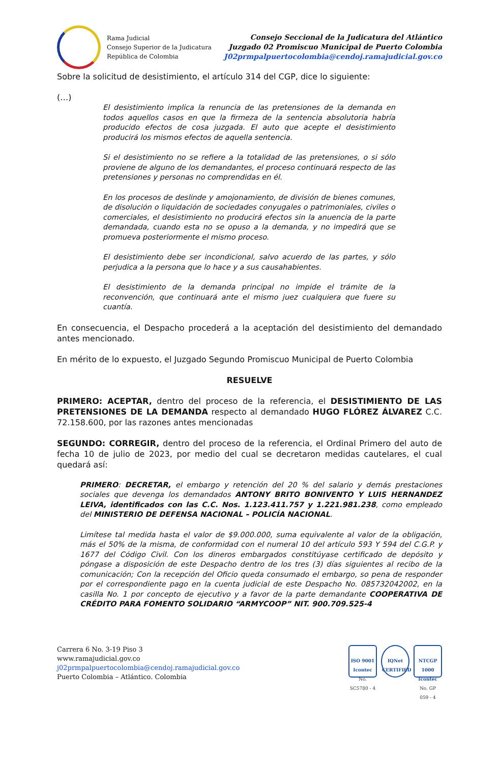Rama Judicial
Consejo Superior de la Judicatura
República de Colombia
Consejo Seccional de la Judicatura del Atlántico
Juzgado 02 Promiscuo Municipal de Puerto Colombia
J02prmpalpuertocolombia@cendoj.ramajudicial.gov.co
Sobre la solicitud de desistimiento, el artículo 314 del CGP, dice lo siguiente:
(…)
El desistimiento implica la renuncia de las pretensiones de la demanda en todos aquellos casos en que la firmeza de la sentencia absolutoria habría producido efectos de cosa juzgada. El auto que acepte el desistimiento producirá los mismos efectos de aquella sentencia.
Si el desistimiento no se refiere a la totalidad de las pretensiones, o si sólo proviene de alguno de los demandantes, el proceso continuará respecto de las pretensiones y personas no comprendidas en él.
En los procesos de deslinde y amojonamiento, de división de bienes comunes, de disolución o liquidación de sociedades conyugales o patrimoniales, civiles o comerciales, el desistimiento no producirá efectos sin la anuencia de la parte demandada, cuando esta no se opuso a la demanda, y no impedirá que se promueva posteriormente el mismo proceso.
El desistimiento debe ser incondicional, salvo acuerdo de las partes, y sólo perjudica a la persona que lo hace y a sus causahabientes.
El desistimiento de la demanda principal no impide el trámite de la reconvención, que continuará ante el mismo juez cualquiera que fuere su cuantía.
En consecuencia, el Despacho procederá a la aceptación del desistimiento del demandado antes mencionado.
En mérito de lo expuesto, el Juzgado Segundo Promiscuo Municipal de Puerto Colombia
RESUELVE
PRIMERO: ACEPTAR, dentro del proceso de la referencia, el DESISTIMIENTO DE LAS PRETENSIONES DE LA DEMANDA respecto al demandado HUGO FLÓREZ ÁLVAREZ C.C. 72.158.600, por las razones antes mencionadas
SEGUNDO: CORREGIR, dentro del proceso de la referencia, el Ordinal Primero del auto de fecha 10 de julio de 2023, por medio del cual se decretaron medidas cautelares, el cual quedará así:
PRIMERO: DECRETAR, el embargo y retención del 20 % del salario y demás prestaciones sociales que devenga los demandados ANTONY BRITO BONIVENTO Y LUIS HERNANDEZ LEIVA, identificados con las C.C. Nos. 1.123.411.757 y 1.221.981.238, como empleado del MINISTERIO DE DEFENSA NACIONAL – POLICÍA NACIONAL.
Limítese tal medida hasta el valor de $9.000.000, suma equivalente al valor de la obligación, más el 50% de la misma, de conformidad con el numeral 10 del artículo 593 Y 594 del C.G.P. y 1677 del Código Civil. Con los dineros embargados constitúyase certificado de depósito y póngase a disposición de este Despacho dentro de los tres (3) días siguientes al recibo de la comunicación; Con la recepción del Oficio queda consumado el embargo, so pena de responder por el correspondiente pago en la cuenta judicial de este Despacho No. 085732042002, en la casilla No. 1 por concepto de ejecutivo y a favor de la parte demandante COOPERATIVA DE CRÉDITO PARA FOMENTO SOLIDARIO “ARMYCOOP” NIT. 900.709.525-4
Carrera 6 No. 3-19 Piso 3
www.ramajudicial.gov.co
j02prmpalpuertocolombia@cendoj.ramajudicial.gov.co
Puerto Colombia – Atlántico. Colombia
ISO 9001
Icontec
No. SC5780 - 4
IQNet
CERTIFIED
NTCGP 1000
Icontec
No. GP 059 - 4